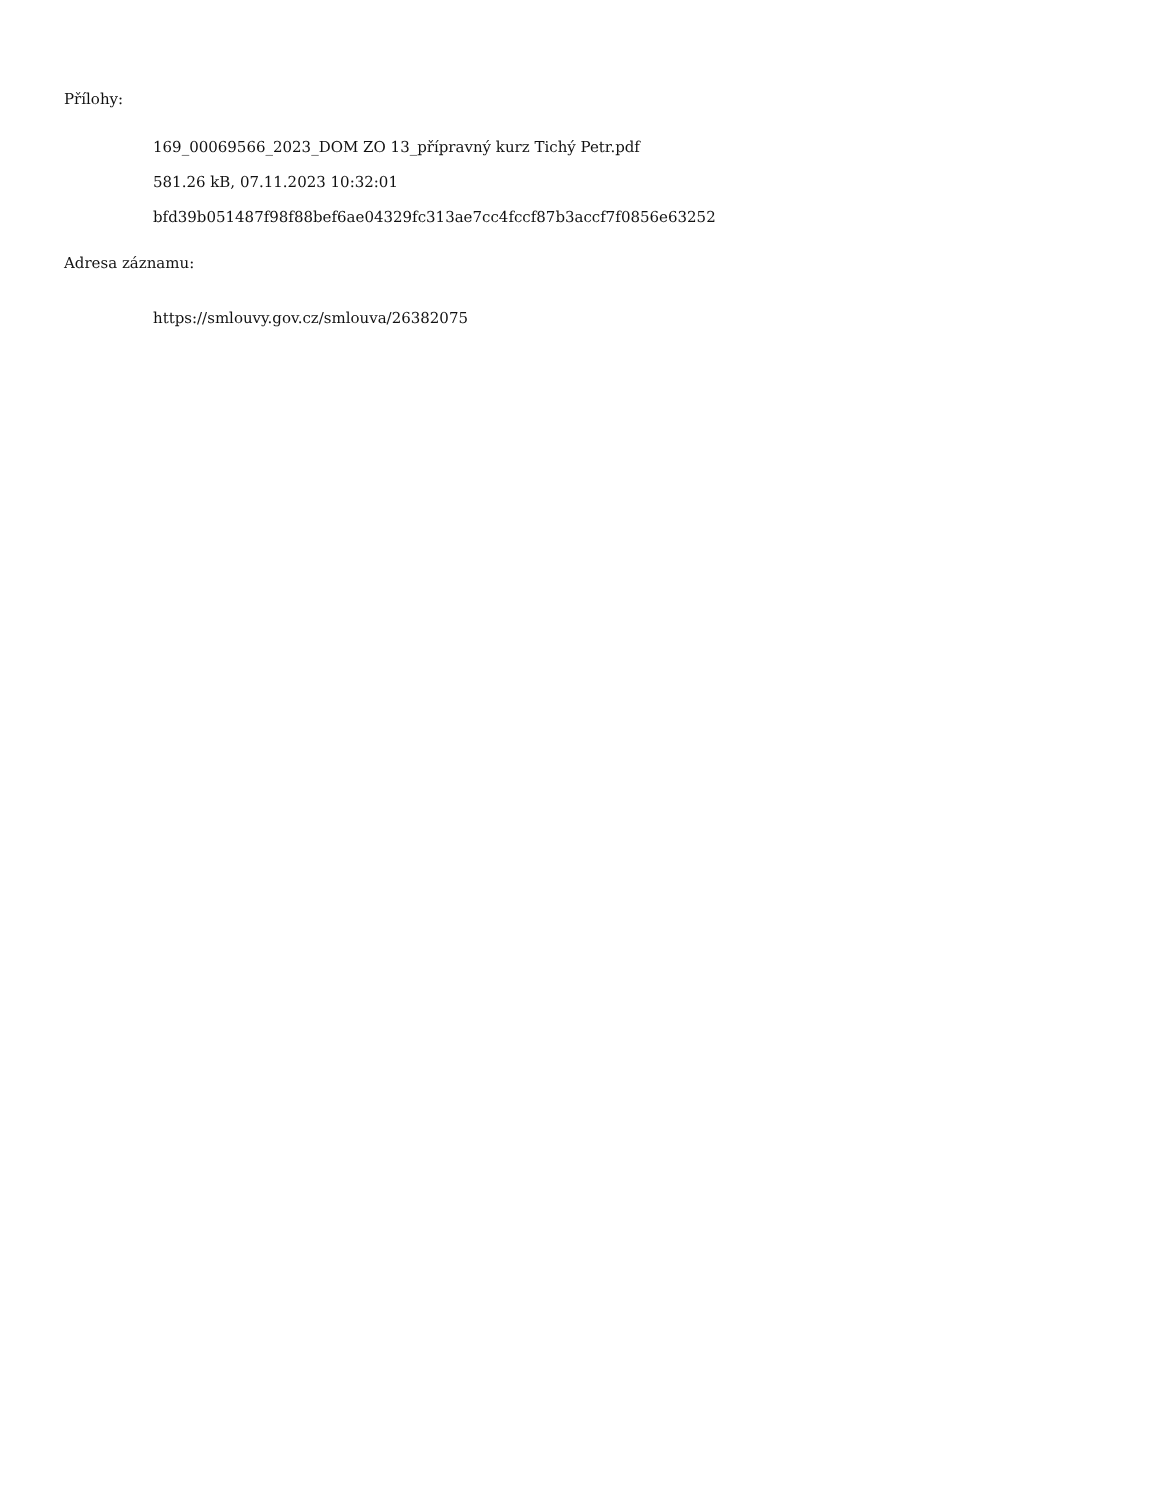Přílohy:
169_00069566_2023_DOM ZO 13_přípravný kurz Tichý Petr.pdf
581.26 kB, 07.11.2023 10:32:01
bfd39b051487f98f88bef6ae04329fc313ae7cc4fccf87b3accf7f0856e63252
Adresa záznamu:
https://smlouvy.gov.cz/smlouva/26382075